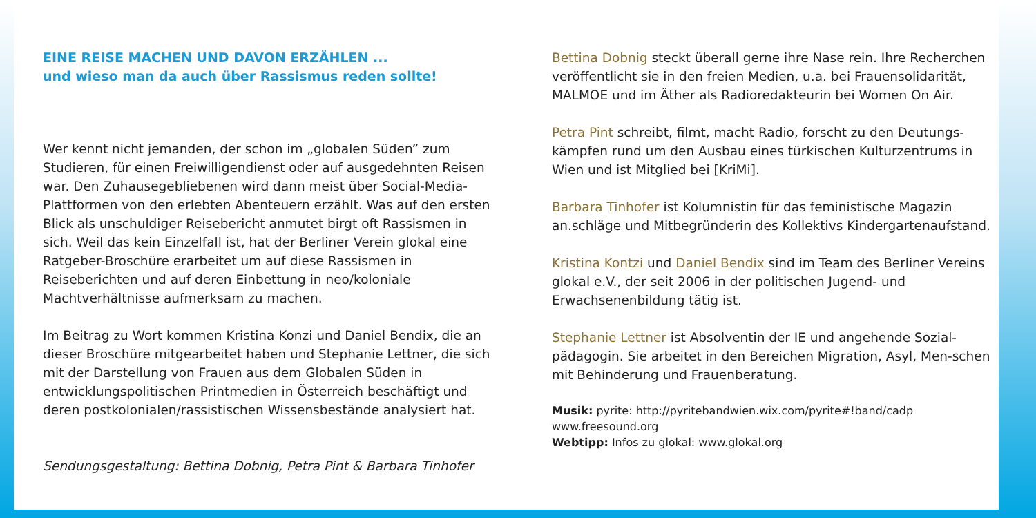EINE REISE MACHEN UND DAVON ERZÄHLEN ...
und wieso man da auch über Rassismus reden sollte!
Wer kennt nicht jemanden, der schon im „globalen Süden” zum Studieren, für einen Freiwilligendienst oder auf ausgedehnten Reisen war. Den Zuhausegebliebenen wird dann meist über Social-Media-Plattformen von den erlebten Abenteuern erzählt. Was auf den ersten Blick als unschuldiger Reisebericht anmutet birgt oft Rassismen in sich. Weil das kein Einzelfall ist, hat der Berliner Verein glokal eine Ratgeber-Broschüre erarbeitet um auf diese Rassismen in Reiseberichten und auf deren Einbettung in neo/koloniale Machtverhältnisse aufmerksam zu machen.
Im Beitrag zu Wort kommen Kristina Konzi und Daniel Bendix, die an dieser Broschüre mitgearbeitet haben und Stephanie Lettner, die sich mit der Darstellung von Frauen aus dem Globalen Süden in entwicklungspolitischen Printmedien in Österreich beschäftigt und deren postkolonialen/rassistischen Wissensbestände analysiert hat.
Sendungsgestaltung: Bettina Dobnig, Petra Pint & Barbara Tinhofer
Bettina Dobnig steckt überall gerne ihre Nase rein. Ihre Recherchen veröffentlicht sie in den freien Medien, u.a. bei Frauensolidarität, MALMOE und im Äther als Radioredakteurin bei Women On Air.
Petra Pint schreibt, filmt, macht Radio, forscht zu den Deutungs-kämpfen rund um den Ausbau eines türkischen Kulturzentrums in Wien und ist Mitglied bei [KriMi].
Barbara Tinhofer ist Kolumnistin für das feministische Magazin an.schläge und Mitbegründerin des Kollektivs Kindergartenaufstand.
Kristina Kontzi und Daniel Bendix sind im Team des Berliner Vereins glokal e.V., der seit 2006 in der politischen Jugend- und Erwachsenenbildung tätig ist.
Stephanie Lettner ist Absolventin der IE und angehende Sozial-pädagogin. Sie arbeitet in den Bereichen Migration, Asyl, Men-schen mit Behinderung und Frauenberatung.
Musik: pyrite: http://pyritebandwien.wix.com/pyrite#!band/cadp
www.freesound.org
Webtipp: Infos zu glokal: www.glokal.org